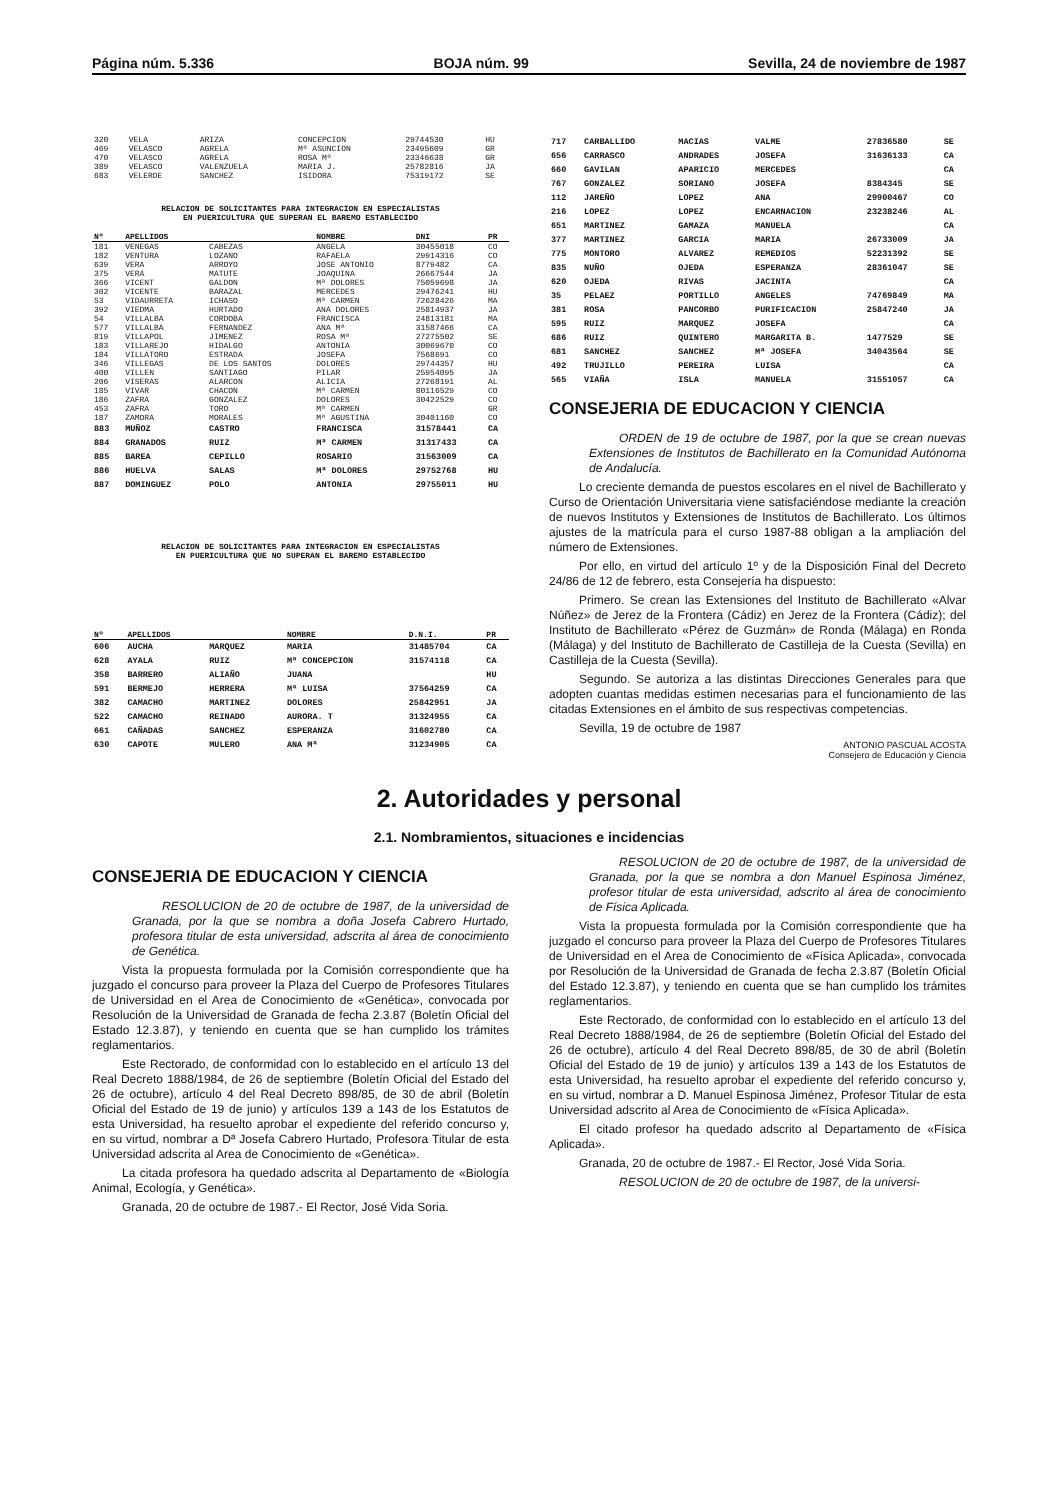Página núm. 5.336 BOJA núm. 99 Sevilla, 24 de noviembre de 1987
| 320 | VELA | ARIZA | CONCEPCION | 29744530 | HU |
| 469 | VELASCO | AGRELA | Mª ASUNCION | 23495609 | GR |
| 470 | VELASCO | AGRELA | ROSA Mª | 23346638 | GR |
| 389 | VELASCO | VALENZUELA | MARIA J. | 25782816 | JA |
| 683 | VELERDE | SANCHEZ | ISIDORA | 75319172 | SE |
RELACION DE SOLICITANTES PARA INTEGRACION EN ESPECIALISTAS
EN PUERICULTURA QUE SUPERAN EL BAREMO ESTABLECIDO
| Nº | APELLIDOS | | NOMBRE | DNI | PR |
| --- | --- | --- | --- | --- | --- |
| 181 | VENEGAS | CABEZAS | ANGELA | 30455018 | CO |
| 182 | VENTURA | LOZANO | RAFAELA | 29914316 | CO |
| 639 | VERA | ARROYO | JOSE ANTONIO | 8779482 | CA |
| 375 | VERA | MATUTE | JOAQUINA | 26667544 | JA |
| 366 | VICENT | GALDON | Mª DOLORES | 75059698 | JA |
| 302 | VICENTE | BARAZAL | MERCEDES | 29476241 | HU |
| 53 | VIDAURRETA | ICHASO | Mª CARMEN | 72628426 | MA |
| 392 | VIEDMA | HURTADO | ANA DOLORES | 25814937 | JA |
| 54 | VILLALBA | CORDOBA | FRANCISCA | 24813181 | MA |
| 577 | VILLALBA | FERNANDEZ | ANA Mª | 31587466 | CA |
| 819 | VILLAPOL | JIMENEZ | ROSA Mª | 27275502 | SE |
| 183 | VILLAREJO | HIDALGO | ANTONIA | 30069670 | CO |
| 184 | VILLATORO | ESTRADA | JOSEFA | 7568691 | CO |
| 346 | VILLEGAS | DE LOS SANTOS | DOLORES | 29744357 | HU |
| 400 | VILLEN | SANTIAGO | PILAR | 25954095 | JA |
| 206 | VISERAS | ALARCON | ALICIA | 27268191 | AL |
| 185 | VIVAR | CHACON | Mª CARMEN | 80116529 | CO |
| 186 | ZAFRA | GONZALEZ | DOLORES | 30422529 | CO |
| 453 | ZAFRA | TORO | Mª CARMEN | | GR |
| 187 | ZAMORA | MORALES | Mª AGUSTINA | 30401160 | CO |
| 883 | MUÑOZ | CASTRO | FRANCISCA | 31578441 | CA |
| 884 | GRANADOS | RUIZ | Mª CARMEN | 31317433 | CA |
| 885 | BAREA | CEPILLO | ROSARIO | 31563009 | CA |
| 886 | HUELVA | SALAS | Mª DOLORES | 29752768 | HU |
| 887 | DOMINGUEZ | POLO | ANTONIA | 29755011 | HU |
RELACION DE SOLICITANTES PARA INTEGRACION EN ESPECIALISTAS
EN PUERICULTURA QUE NO SUPERAN EL BAREMO ESTABLECIDO
| Nº | APELLIDOS | | NOMBRE | D.N.I. | PR |
| --- | --- | --- | --- | --- | --- |
| 606 | AUCHA | MARQUEZ | MARIA | 31485704 | CA |
| 628 | AYALA | RUIZ | Mª CONCEPCION | 31574118 | CA |
| 358 | BARRERO | ALIAÑO | JUANA | | HU |
| 591 | BERMEJO | HERRERA | Mª LUISA | 37564259 | CA |
| 382 | CAMACHO | MARTINEZ | DOLORES | 25842951 | JA |
| 522 | CAMACHO | REINADO | AURORA. T | 31324955 | CA |
| 661 | CAÑADAS | SANCHEZ | ESPERANZA | 31602780 | CA |
| 630 | CAPOTE | MULERO | ANA Mª | 31234905 | CA |
| 717 | CARBALLIDO | MACIAS | VALME | 27836580 | SE |
| 656 | CARRASCO | ANDRADES | JOSEFA | 31636133 | CA |
| 660 | GAVILAN | APARICIO | MERCEDES | | CA |
| 767 | GONZALEZ | SORIANO | JOSEFA | 8384345 | SE |
| 112 | JAREÑO | LOPEZ | ANA | 29900467 | CO |
| 216 | LOPEZ | LOPEZ | ENCARNACION | 23238246 | AL |
| 651 | MARTINEZ | GAMAZA | MANUELA | | CA |
| 377 | MARTINEZ | GARCIA | MARIA | 26733009 | JA |
| 775 | MONTORO | ALVAREZ | REMEDIOS | 52231392 | SE |
| 835 | NUÑO | OJEDA | ESPERANZA | 28361047 | SE |
| 620 | OJEDA | RIVAS | JACINTA | | CA |
| 35 | PELAEZ | PORTILLO | ANGELES | 74769849 | MA |
| 381 | ROSA | PANCORBO | PURIFICACION | 25847240 | JA |
| 595 | RUIZ | MARQUEZ | JOSEFA | | CA |
| 686 | RUIZ | QUINTERO | MARGARITA B. | 1477529 | SE |
| 681 | SANCHEZ | SANCHEZ | Mª JOSEFA | 34043564 | SE |
| 492 | TRUJILLO | PEREIRA | LUISA | | CA |
| 565 | VIAÑA | ISLA | MANUELA | 31551057 | CA |
CONSEJERIA DE EDUCACION Y CIENCIA
ORDEN de 19 de octubre de 1987, por la que se crean nuevas Extensiones de Institutos de Bachillerato en la Comunidad Autónoma de Andalucía.
Lo creciente demanda de puestos escolares en el nivel de Bachillerato y Curso de Orientación Universitaria viene satisfaciéndose mediante la creación de nuevos Institutos y Extensiones de Institutos de Bachillerato. Los últimos ajustes de la matrícula para el curso 1987-88 obligan a la ampliación del número de Extensiones.
Por ello, en virtud del artículo 1º y de la Disposición Final del Decreto 24/86 de 12 de febrero, esta Consejería ha dispuesto:
Primero. Se crean las Extensiones del Instituto de Bachillerato «Alvar Núñez» de Jerez de la Frontera (Cádiz) en Jerez de la Frontera (Cádiz); del Instituto de Bachillerato «Pérez de Guzmán» de Ronda (Málaga) en Ronda (Málaga) y del Instituto de Bachillerato de Castilleja de la Cuesta (Sevilla) en Castilleja de la Cuesta (Sevilla).
Segundo. Se autoriza a las distintas Direcciones Generales para que adopten cuantas medidas estimen necesarias para el funcionamiento de las citadas Extensiones en el ámbito de sus respectivas competencias.
Sevilla, 19 de octubre de 1987
ANTONIO PASCUAL ACOSTA
Consejero de Educación y Ciencia
2. Autoridades y personal
2.1. Nombramientos, situaciones e incidencias
CONSEJERIA DE EDUCACION Y CIENCIA
RESOLUCION de 20 de octubre de 1987, de la universidad de Granada, por la que se nombra a doña Josefa Cabrero Hurtado, profesora titular de esta universidad, adscrita al área de conocimiento de Genética.
Vista la propuesta formulada por la Comisión correspondiente que ha juzgado el concurso para proveer la Plaza del Cuerpo de Profesores Titulares de Universidad en el Area de Conocimiento de «Genética», convocada por Resolución de la Universidad de Granada de fecha 2.3.87 (Boletín Oficial del Estado 12.3.87), y teniendo en cuenta que se han cumplido los trámites reglamentarios.
Este Rectorado, de conformidad con lo establecido en el artículo 13 del Real Decreto 1888/1984, de 26 de septiembre (Boletín Oficial del Estado del 26 de octubre), artículo 4 del Real Decreto 898/85, de 30 de abril (Boletín Oficial del Estado de 19 de junio) y artículos 139 a 143 de los Estatutos de esta Universidad, ha resuelto aprobar el expediente del referido concurso y, en su virtud, nombrar a Dª Josefa Cabrero Hurtado, Profesora Titular de esta Universidad adscrita al Area de Conocimiento de «Genética».
La citada profesora ha quedado adscrita al Departamento de «Biología Animal, Ecología, y Genética».
Granada, 20 de octubre de 1987.- El Rector, José Vida Soria.
RESOLUCION de 20 de octubre de 1987, de la universidad de Granada, por la que se nombra a don Manuel Espinosa Jiménez, profesor titular de esta universidad, adscrito al área de conocimiento de Física Aplicada.
Vista la propuesta formulada por la Comisión correspondiente que ha juzgado el concurso para proveer la Plaza del Cuerpo de Profesores Titulares de Universidad en el Area de Conocimiento de «Física Aplicada», convocada por Resolución de la Universidad de Granada de fecha 2.3.87 (Boletín Oficial del Estado 12.3.87), y teniendo en cuenta que se han cumplido los trámites reglamentarios.
Este Rectorado, de conformidad con lo establecido en el artículo 13 del Real Decreto 1888/1984, de 26 de septiembre (Boletín Oficial del Estado del 26 de octubre), artículo 4 del Real Decreto 898/85, de 30 de abril (Boletín Oficial del Estado de 19 de junio) y artículos 139 a 143 de los Estatutos de esta Universidad, ha resuelto aprobar el expediente del referido concurso y, en su virtud, nombrar a D. Manuel Espinosa Jiménez, Profesor Titular de esta Universidad adscrito al Area de Conocimiento de «Física Aplicada».
El citado profesor ha quedado adscrito al Departamento de «Física Aplicada».
Granada, 20 de octubre de 1987.- El Rector, José Vida Soria.
RESOLUCION de 20 de octubre de 1987, de la universi-